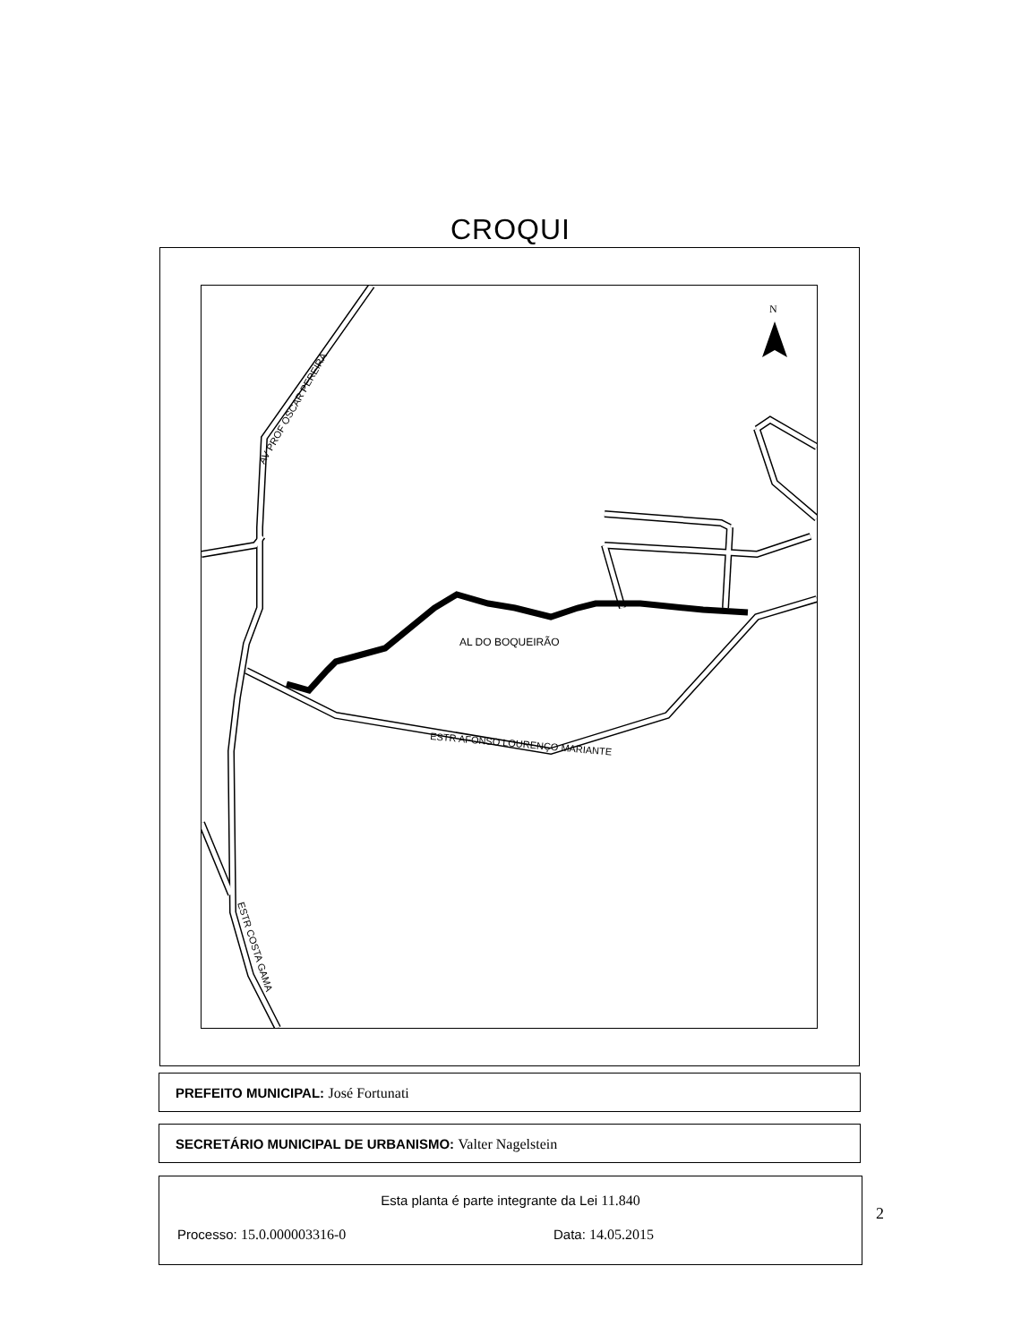CROQUI
N
AL DO BOQUEIRÃO
ESTR AFONSO LOURENÇO MARIANTE
AV PROF OSCAR PEREIRA
ESTR COSTA GAMA
PREFEITO MUNICIPAL: José Fortunati
SECRETÁRIO MUNICIPAL DE URBANISMO: Valter Nagelstein
Esta planta é parte integrante da Lei 11.840
Processo: 15.0.000003316-0 Data: 14.05.2015
2